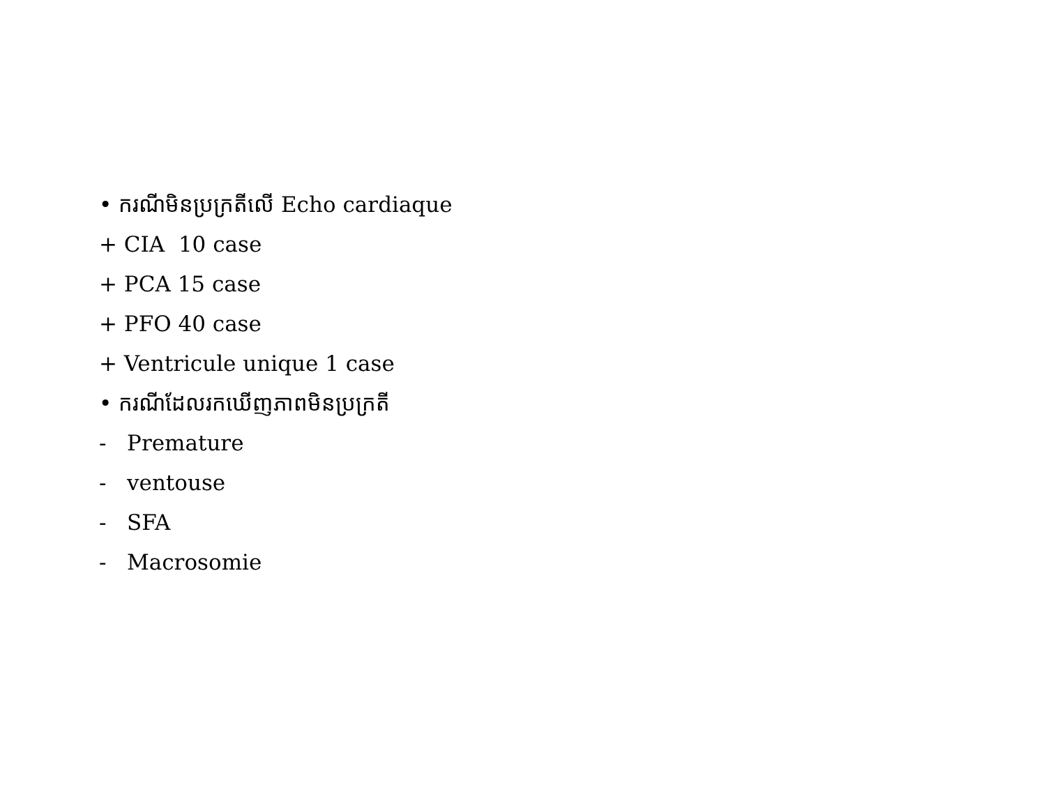• ករណីមិនប្រក្រតីលើ Echo cardiaque
+ CIA 10 case
+ PCA 15 case
+ PFO 40 case
+ Ventricule unique 1 case
• ករណីដែលរកឃើញភាពមិនប្រក្រតី
- Premature
- ventouse
- SFA
- Macrosomie